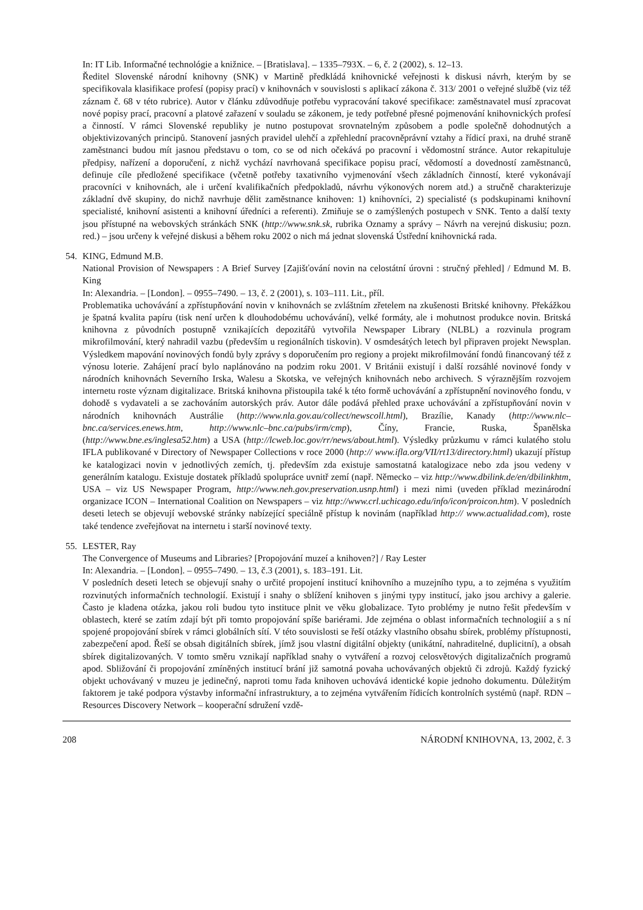In: IT Lib. Informačné technológie a knižnice. – [Bratislava]. – 1335–793X. – 6, č. 2 (2002), s. 12–13.
Ředitel Slovenské národní knihovny (SNK) v Martině předkládá knihovnické veřejnosti k diskusi návrh, kterým by se specifikovala klasifikace profesí (popisy prací) v knihovnách v souvislosti s aplikací zákona č. 313/ 2001 o veřejné službě (viz též záznam č. 68 v této rubrice). Autor v článku zdůvodňuje potřebu vypracování takové specifikace: zaměstnavatel musí zpracovat nové popisy prací, pracovní a platové zařazení v souladu se zákonem, je tedy potřebné přesné pojmenování knihovnických profesí a činností. V rámci Slovenské republiky je nutno postupovat srovnatelným způsobem a podle společně dohodnutých a objektivizovaných principů. Stanovení jasných pravidel ulehčí a zpřehlední pracovněprávní vztahy a řídicí praxi, na druhé straně zaměstnanci budou mít jasnou představu o tom, co se od nich očekává po pracovní i vědomostní stránce. Autor rekapituluje předpisy, nařízení a doporučení, z nichž vychází navrhovaná specifikace popisu prací, vědomostí a dovedností zaměstnanců, definuje cíle předložené specifikace (včetně potřeby taxativního vyjmenování všech základních činností, které vykonávají pracovníci v knihovnách, ale i určení kvalifikačních předpokladů, návrhu výkonových norem atd.) a stručně charakterizuje základní dvě skupiny, do nichž navrhuje dělit zaměstnance knihoven: 1) knihovníci, 2) specialisté (s podskupinami knihovní specialisté, knihovní asistenti a knihovní úředníci a referenti). Zmiňuje se o zamýšlených postupech v SNK. Tento a další texty jsou přístupné na webovských stránkách SNK (http://www.snk.sk, rubrika Oznamy a správy – Návrh na verejnú diskusiu; pozn. red.) – jsou určeny k veřejné diskusi a během roku 2002 o nich má jednat slovenská Ústřední knihovnická rada.
54. KING, Edmund M.B.
National Provision of Newspapers : A Brief Survey [Zajišťování novin na celostátní úrovni : stručný přehled] / Edmund M. B. King
In: Alexandria. – [London]. – 0955–7490. – 13, č. 2 (2001), s. 103–111. Lit., příl.
Problematika uchovávání a zpřístupňování novin v knihovnách se zvláštním zřetelem na zkušenosti Britské knihovny. Překážkou je špatná kvalita papíru (tisk není určen k dlouhodobému uchovávání), velké formáty, ale i mohutnost produkce novin. Britská knihovna z původních postupně vznikajících depozitářů vytvořila Newspaper Library (NLBL) a rozvinula program mikrofilmování, který nahradil vazbu (především u regionálních tiskovin). V osmdesátých letech byl připraven projekt Newsplan. Výsledkem mapování novinových fondů byly zprávy s doporučením pro regiony a projekt mikrofilmování fondů financovaný též z výnosu loterie. Zahájení prací bylo naplánováno na podzim roku 2001. V Británii existují i další rozsáhlé novinové fondy v národních knihovnách Severního Irska, Walesu a Skotska, ve veřejných knihovnách nebo archivech. S výraznějším rozvojem internetu roste význam digitalizace. Britská knihovna přistoupila také k této formě uchovávání a zpřístupnění novinového fondu, v dohodě s vydavateli a se zachováním autorských práv. Autor dále podává přehled praxe uchovávání a zpřístupňování novin v národních knihovnách Austrálie (http://www.nla.gov.au/collect/newscoll.html), Brazílie, Kanady (http://www.nlc–bnc.ca/services.enews.htm, http://www.nlc–bnc.ca/pubs/irm/cmp), Číny, Francie, Ruska, Španělska (http://www.bne.es/inglesa52.htm) a USA (http://lcweb.loc.gov/rr/news/about.html). Výsledky průzkumu v rámci kulatého stolu IFLA publikované v Directory of Newspaper Collections v roce 2000 (http:// www.ifla.org/VII/rt13/directory.html) ukazují přístup ke katalogizaci novin v jednotlivých zemích, tj. především zda existuje samostatná katalogizace nebo zda jsou vedeny v generálním katalogu. Existuje dostatek příkladů spolupráce uvnitř zemí (např. Německo – viz http://www.dbilink.de/en/dbilinkhtm, USA – viz US Newspaper Program, http://www.neh.gov.preservation.usnp.html) i mezi nimi (uveden příklad mezinárodní organizace ICON – International Coalition on Newspapers – viz http://www.crl.uchicago.edu/info/icon/proicon.htm). V posledních deseti letech se objevují webovské stránky nabízející speciálně přístup k novinám (například http:// www.actualidad.com), roste také tendence zveřejňovat na internetu i starší novinové texty.
55. LESTER, Ray
The Convergence of Museums and Libraries? [Propojování muzeí a knihoven?] / Ray Lester
In: Alexandria. – [London]. – 0955–7490. – 13, č.3 (2001), s. 183–191. Lit.
V posledních deseti letech se objevují snahy o určité propojení institucí knihovního a muzejního typu, a to zejména s využitím rozvinutých informačních technologií. Existují i snahy o sblížení knihoven s jinými typy institucí, jako jsou archivy a galerie. Často je kladena otázka, jakou roli budou tyto instituce plnit ve věku globalizace. Tyto problémy je nutno řešit především v oblastech, které se zatím zdají být při tomto propojování spíše bariérami. Jde zejména o oblast informačních technologiií a s ní spojené propojování sbírek v rámci globálních sítí. V této souvislosti se řeší otázky vlastního obsahu sbírek, problémy přístupnosti, zabezpečení apod. Řeší se obsah digitálních sbírek, jímž jsou vlastní digitální objekty (unikátní, nahraditelné, duplicitní), a obsah sbírek digitalizovaných. V tomto směru vznikají například snahy o vytváření a rozvoj celosvětových digitalizačních programů apod. Sbližování či propojování zmíněných institucí brání již samotná povaha uchovávaných objektů či zdrojů. Každý fyzický objekt uchovávaný v muzeu je jedinečný, naproti tomu řada knihoven uchovává identické kopie jednoho dokumentu. Důležitým faktorem je také podpora výstavby informační infrastruktury, a to zejména vytvářením řídicích kontrolních systémů (např. RDN – Resources Discovery Network – kooperační sdružení vzdě-
208 NÁRODNÍ KNIHOVNA, 13, 2002, č. 3